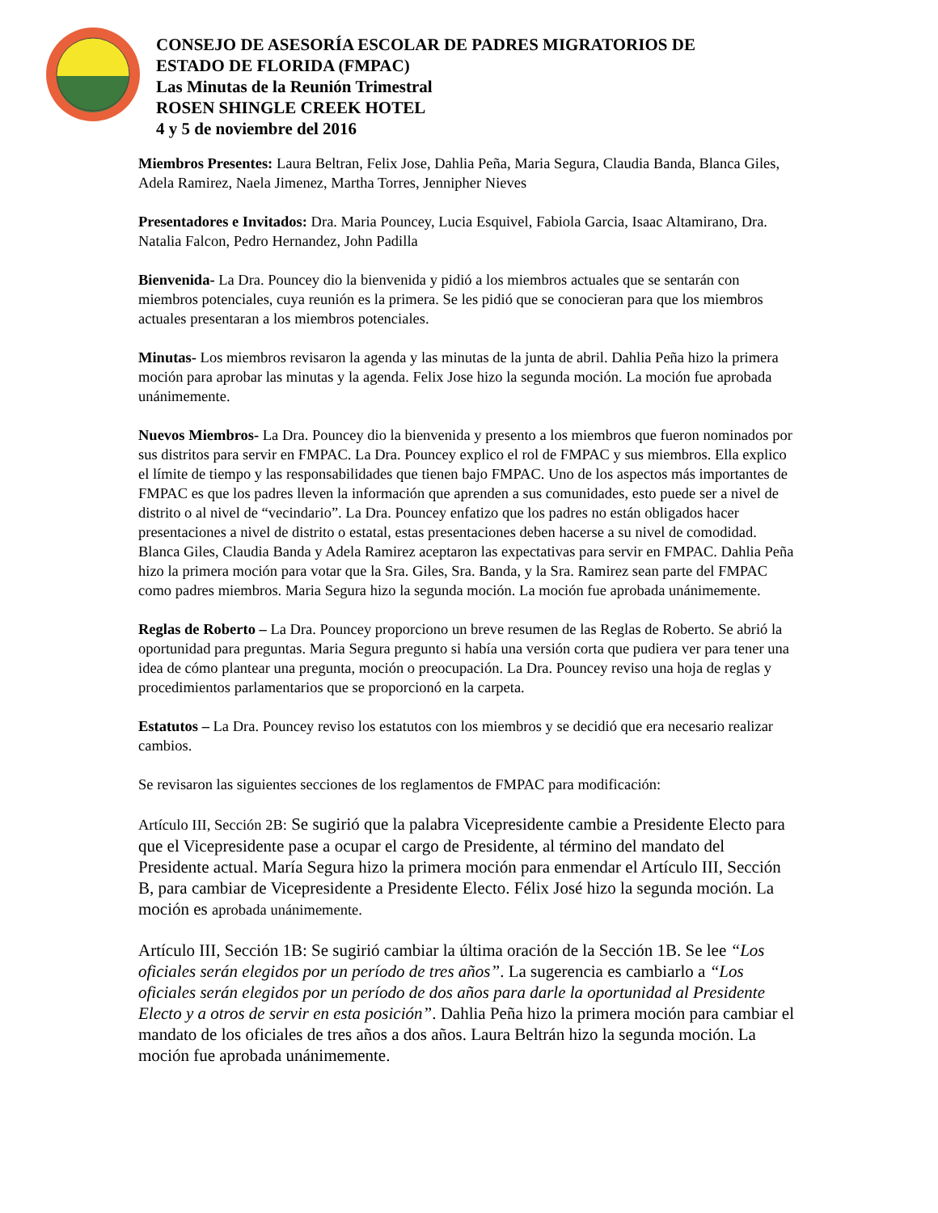CONSEJO DE ASESORÍA ESCOLAR DE PADRES MIGRATORIOS DE
ESTADO DE FLORIDA (FMPAC)
Las Minutas de la Reunión Trimestral
ROSEN SHINGLE CREEK HOTEL
4 y 5 de noviembre del 2016
Miembros Presentes: Laura Beltran, Felix Jose, Dahlia Peña, Maria Segura, Claudia Banda, Blanca Giles, Adela Ramirez, Naela Jimenez, Martha Torres, Jennipher Nieves
Presentadores e Invitados: Dra. Maria Pouncey, Lucia Esquivel, Fabiola Garcia, Isaac Altamirano, Dra. Natalia Falcon, Pedro Hernandez, John Padilla
Bienvenida- La Dra. Pouncey dio la bienvenida y pidió a los miembros actuales que se sentarán con miembros potenciales, cuya reunión es la primera. Se les pidió que se conocieran para que los miembros actuales presentaran a los miembros potenciales.
Minutas- Los miembros revisaron la agenda y las minutas de la junta de abril. Dahlia Peña hizo la primera moción para aprobar las minutas y la agenda. Felix Jose hizo la segunda moción. La moción fue aprobada unánimemente.
Nuevos Miembros- La Dra. Pouncey dio la bienvenida y presento a los miembros que fueron nominados por sus distritos para servir en FMPAC. La Dra. Pouncey explico el rol de FMPAC y sus miembros. Ella explico el límite de tiempo y las responsabilidades que tienen bajo FMPAC. Uno de los aspectos más importantes de FMPAC es que los padres lleven la información que aprenden a sus comunidades, esto puede ser a nivel de distrito o al nivel de “vecindario”. La Dra. Pouncey enfatizo que los padres no están obligados hacer presentaciones a nivel de distrito o estatal, estas presentaciones deben hacerse a su nivel de comodidad. Blanca Giles, Claudia Banda y Adela Ramirez aceptaron las expectativas para servir en FMPAC. Dahlia Peña hizo la primera moción para votar que la Sra. Giles, Sra. Banda, y la Sra. Ramirez sean parte del FMPAC como padres miembros. Maria Segura hizo la segunda moción. La moción fue aprobada unánimemente.
Reglas de Roberto – La Dra. Pouncey proporciono un breve resumen de las Reglas de Roberto. Se abrió la oportunidad para preguntas. Maria Segura pregunto si había una versión corta que pudiera ver para tener una idea de cómo plantear una pregunta, moción o preocupación. La Dra. Pouncey reviso una hoja de reglas y procedimientos parlamentarios que se proporcionó en la carpeta.
Estatutos – La Dra. Pouncey reviso los estatutos con los miembros y se decidió que era necesario realizar cambios.
Se revisaron las siguientes secciones de los reglamentos de FMPAC para modificación:
Artículo III, Sección 2B: Se sugirió que la palabra Vicepresidente cambie a Presidente Electo para que el Vicepresidente pase a ocupar el cargo de Presidente, al término del mandato del Presidente actual. María Segura hizo la primera moción para enmendar el Artículo III, Sección B, para cambiar de Vicepresidente a Presidente Electo. Félix José hizo la segunda moción. La moción es aprobada unánimemente.
Artículo III, Sección 1B: Se sugirió cambiar la última oración de la Sección 1B. Se lee “Los oficiales serán elegidos por un período de tres años”. La sugerencia es cambiarlo a “Los oficiales serán elegidos por un período de dos años para darle la oportunidad al Presidente Electo y a otros de servir en esta posición”. Dahlia Peña hizo la primera moción para cambiar el mandato de los oficiales de tres años a dos años. Laura Beltrán hizo la segunda moción. La moción fue aprobada unánimemente.